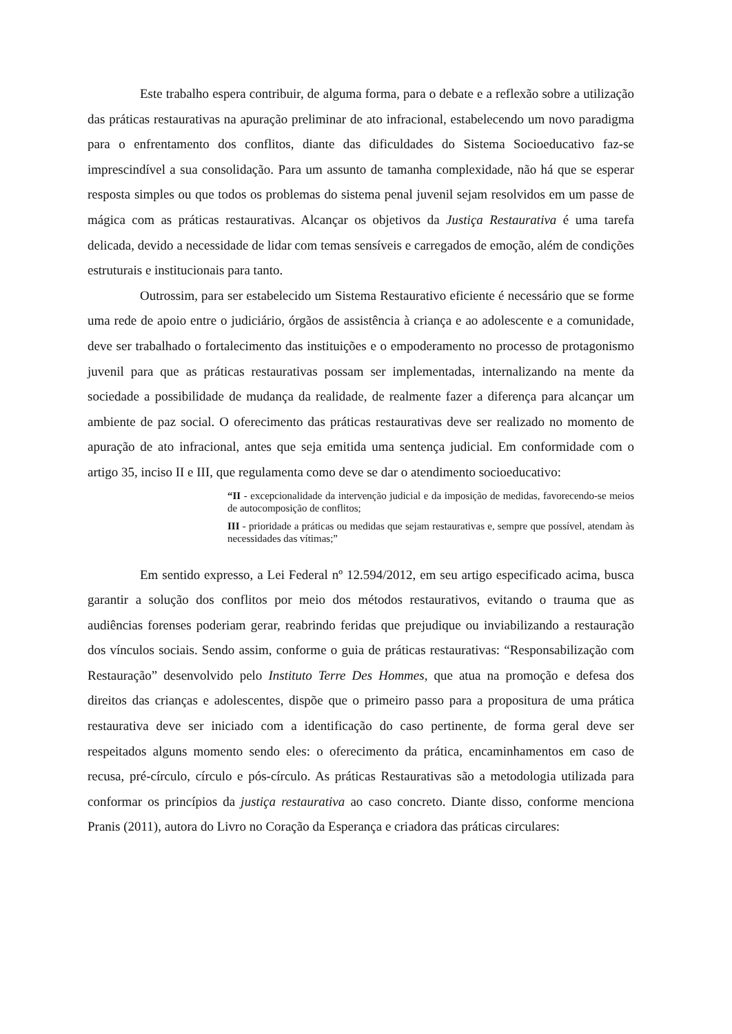Este trabalho espera contribuir, de alguma forma, para o debate e a reflexão sobre a utilização das práticas restaurativas na apuração preliminar de ato infracional, estabelecendo um novo paradigma para o enfrentamento dos conflitos, diante das dificuldades do Sistema Socioeducativo faz-se imprescindível a sua consolidação. Para um assunto de tamanha complexidade, não há que se esperar resposta simples ou que todos os problemas do sistema penal juvenil sejam resolvidos em um passe de mágica com as práticas restaurativas. Alcançar os objetivos da Justiça Restaurativa é uma tarefa delicada, devido a necessidade de lidar com temas sensíveis e carregados de emoção, além de condições estruturais e institucionais para tanto.
Outrossim, para ser estabelecido um Sistema Restaurativo eficiente é necessário que se forme uma rede de apoio entre o judiciário, órgãos de assistência à criança e ao adolescente e a comunidade, deve ser trabalhado o fortalecimento das instituições e o empoderamento no processo de protagonismo juvenil para que as práticas restaurativas possam ser implementadas, internalizando na mente da sociedade a possibilidade de mudança da realidade, de realmente fazer a diferença para alcançar um ambiente de paz social. O oferecimento das práticas restaurativas deve ser realizado no momento de apuração de ato infracional, antes que seja emitida uma sentença judicial. Em conformidade com o artigo 35, inciso II e III, que regulamenta como deve se dar o atendimento socioeducativo:
“II - excepcionalidade da intervenção judicial e da imposição de medidas, favorecendo-se meios de autocomposição de conflitos;
III - prioridade a práticas ou medidas que sejam restaurativas e, sempre que possível, atendam às necessidades das vítimas;”
Em sentido expresso, a Lei Federal nº 12.594/2012, em seu artigo especificado acima, busca garantir a solução dos conflitos por meio dos métodos restaurativos, evitando o trauma que as audiências forenses poderiam gerar, reabrindo feridas que prejudique ou inviabilizando a restauração dos vínculos sociais. Sendo assim, conforme o guia de práticas restaurativas: “Responsabilização com Restauração” desenvolvido pelo Instituto Terre Des Hommes, que atua na promoção e defesa dos direitos das crianças e adolescentes, dispõe que o primeiro passo para a propositura de uma prática restaurativa deve ser iniciado com a identificação do caso pertinente, de forma geral deve ser respeitados alguns momento sendo eles: o oferecimento da prática, encaminhamentos em caso de recusa, pré-círculo, círculo e pós-círculo. As práticas Restaurativas são a metodologia utilizada para conformar os princípios da justiça restaurativa ao caso concreto. Diante disso, conforme menciona Pranis (2011), autora do Livro no Coração da Esperança e criadora das práticas circulares: